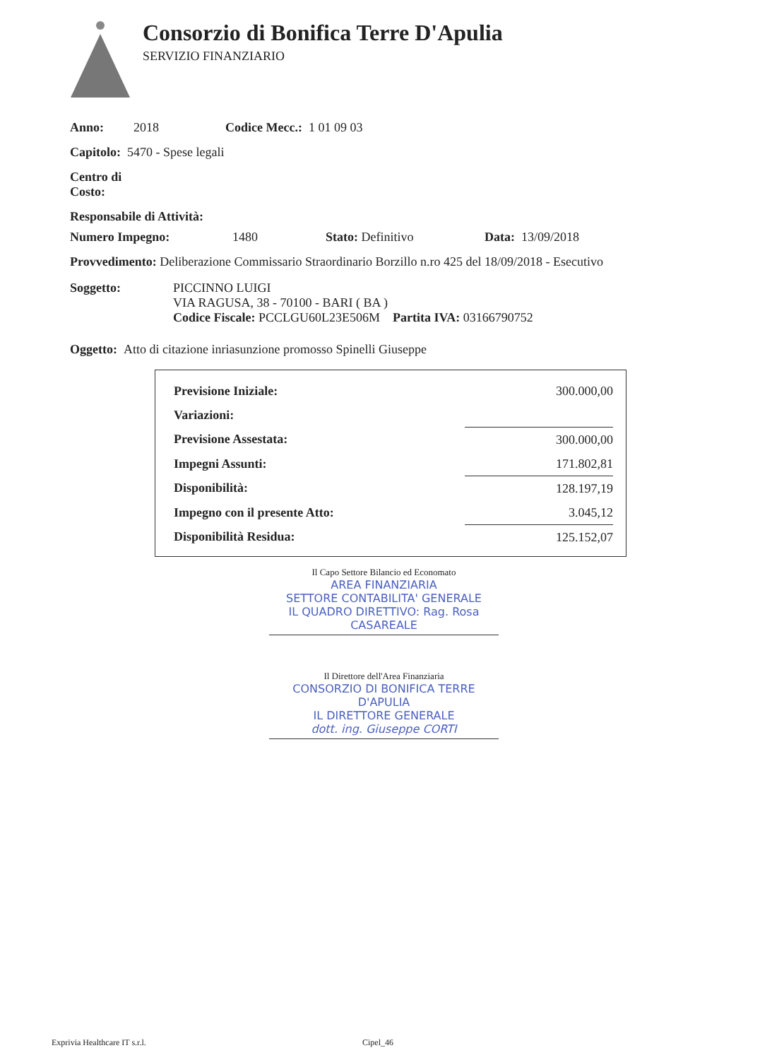Consorzio di Bonifica Terre D'Apulia
SERVIZIO FINANZIARIO
Anno: 2018 Codice Mecc.: 1 01 09 03
Capitolo: 5470 - Spese legali
Centro di
Costo:
Responsabile di Attività:
Numero Impegno: 1480 Stato: Definitivo Data: 13/09/2018
Provvedimento: Deliberazione Commissario Straordinario Borzillo n.ro 425 del 18/09/2018 - Esecutivo
Soggetto: PICCINNO LUIGI
VIA RAGUSA, 38 - 70100 - BARI ( BA )
Codice Fiscale: PCCLGU60L23E506M Partita IVA: 03166790752
Oggetto: Atto di citazione inriasunzione promosso Spinelli Giuseppe
| Previsione Iniziale: | 300.000,00 |
| Variazioni: | |
| Previsione Assestata: | 300.000,00 |
| Impegni Assunti: | 171.802,81 |
| Disponibilità: | 128.197,19 |
| Impegno con il presente Atto: | 3.045,12 |
| Disponibilità Residua: | 125.152,07 |
Il Capo Settore Bilancio ed Economato
AREA FINANZIARIA
SETTORE CONTABILITA' GENERALE
IL QUADRO DIRETTIVO: Rag. Rosa CASAREALE
Il Direttore dell'Area Finanziaria
CONSORZIO DI BONIFICA TERRE D'APULIA
IL DIRETTORE GENERALE
dott. ing. Giuseppe CORTI
Exprivia Healthcare IT s.r.l. Cipel_46